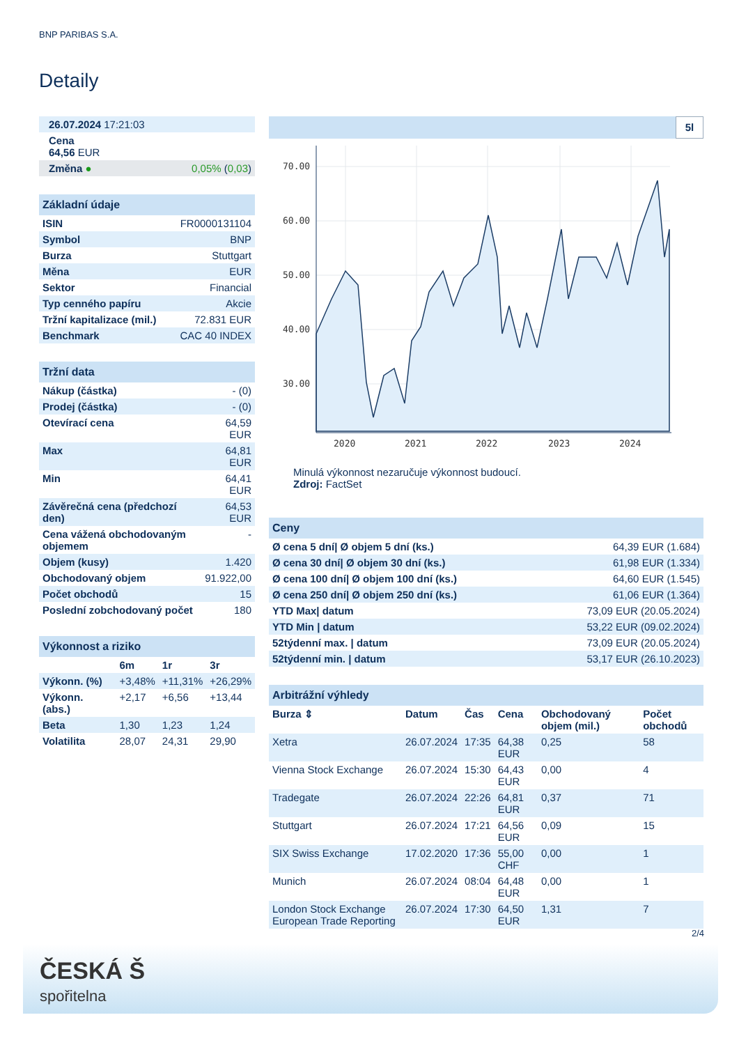BNP PARIBAS S.A.
Detaily
| 26.07.2024 17:21:03 |
| Cena 64,56 EUR |
| Změna ● 0,05% ( 0,03 ) |
| Základní údaje | |
| ISIN | FR0000131104 |
| Symbol | BNP |
| Burza | Stuttgart |
| Měna | EUR |
| Sektor | Financial |
| Typ cenného papíru | Akcie |
| Tržní kapitalizace (mil.) | 72.831 EUR |
| Benchmark | CAC 40 INDEX |
| Tržní data | |
| Nákup (částka) | - (0) |
| Prodej (částka) | - (0) |
| Otevírací cena | 64,59 EUR |
| Max | 64,81 EUR |
| Min | 64,41 EUR |
| Závěrečná cena (předchozí den) | 64,53 EUR |
| Cena vážená obchodovaným objemem | - |
| Objem (kusy) | 1.420 |
| Obchodovaný objem | 91.922,00 |
| Počet obchodů | 15 |
| Poslední zobchodovaný počet | 180 |
| Výkonnost a riziko | | | |
| | 6m | 1r | 3r |
| Výkonn. (%) | +3,48% | +11,31% | +26,29% |
| Výkonn. (abs.) | +2,17 | +6,56 | +13,44 |
| Beta | 1,30 | 1,23 | 1,24 |
| Volatilita | 28,07 | 24,31 | 29,90 |
5l
70.00
60.00
50.00
40.00
30.00
2020
2021
2022
2023
2024
Minulá výkonnost nezaručuje výkonnost budoucí.
Zdroj: FactSet
| Ceny | |
| Ø cena 5 dní/ Ø objem 5 dní (ks.) | 64,39 EUR (1.684) |
| Ø cena 30 dní/ Ø objem 30 dní (ks.) | 61,98 EUR (1.334) |
| Ø cena 100 dní/ Ø objem 100 dní (ks.) | 64,60 EUR (1.545) |
| Ø cena 250 dní/ Ø objem 250 dní (ks.) | 61,06 EUR (1.364) |
| YTD Max/ datum | 73,09 EUR (20.05.2024) |
| YTD Min / datum | 53,22 EUR (09.02.2024) |
| 52týdenní max. / datum | 73,09 EUR (20.05.2024) |
| 52týdenní min. / datum | 53,17 EUR (26.10.2023) |
| Arbitrážní výhledy | | | | | |
| Burza ⇕ | Datum | Čas | Cena | Obchodovaný objem (mil.) | Počet obchodů |
| Xetra | 26.07.2024 | 17:35 | 64,38 EUR | 0,25 | 58 |
| Vienna Stock Exchange | 26.07.2024 | 15:30 | 64,43 EUR | 0,00 | 4 |
| Tradegate | 26.07.2024 | 22:26 | 64,81 EUR | 0,37 | 71 |
| Stuttgart | 26.07.2024 | 17:21 | 64,56 EUR | 0,09 | 15 |
| SIX Swiss Exchange | 17.02.2020 | 17:36 | 55,00 CHF | 0,00 | 1 |
| Munich | 26.07.2024 | 08:04 | 64,48 EUR | 0,00 | 1 |
| London Stock Exchange European Trade Reporting | 26.07.2024 | 17:30 | 64,50 EUR | 1,31 | 7 |
2/4
ČESKÁ Š
spořitelna